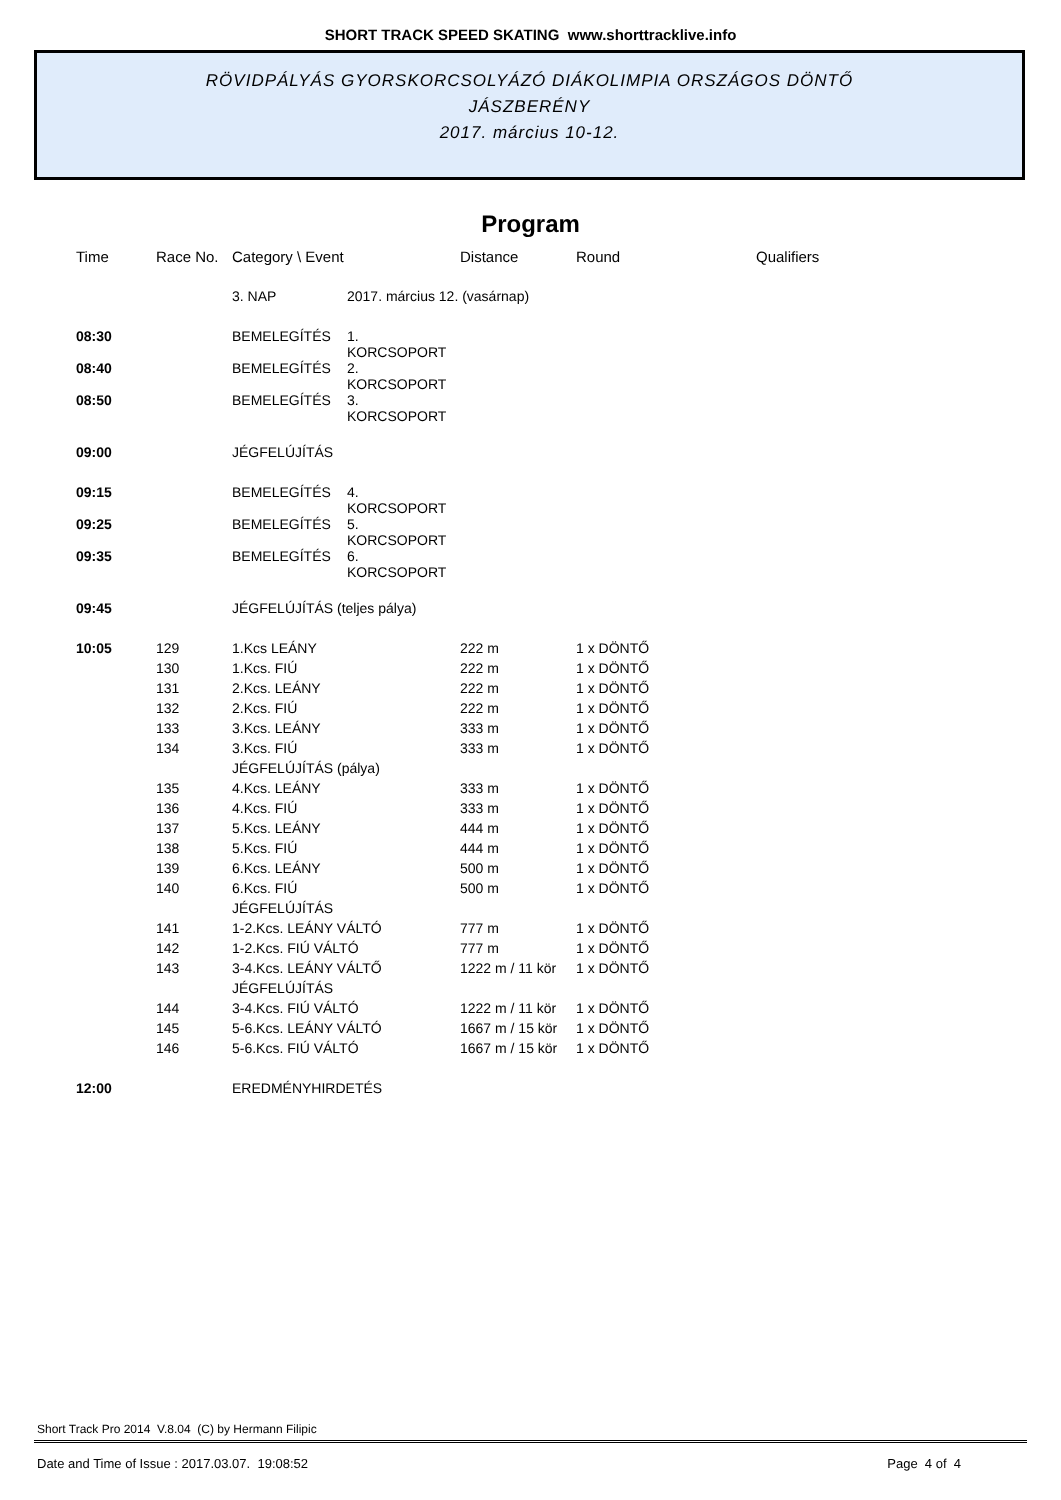SHORT TRACK SPEED SKATING www.shorttracklive.info
RÖVIDPÁLYÁS GYORSKORCSOLYÁZÓ DIÁKOLIMPIA ORSZÁGOS DÖNTŐ
JÁSZBERÉNY
2017. március 10-12.
Program
| Time | Race No. | Category \ Event | | Distance | Round | Qualifiers |
| --- | --- | --- | --- | --- | --- | --- |
| | | 3. NAP | 2017. március 12. (vasárnap) | | | |
| 08:30 | | BEMELEGÍTÉS | 1. KORCSOPORT | | | |
| 08:40 | | BEMELEGÍTÉS | 2. KORCSOPORT | | | |
| 08:50 | | BEMELEGÍTÉS | 3. KORCSOPORT | | | |
| 09:00 | | JÉGFELÚJÍTÁS | | | | |
| 09:15 | | BEMELEGÍTÉS | 4. KORCSOPORT | | | |
| 09:25 | | BEMELEGÍTÉS | 5. KORCSOPORT | | | |
| 09:35 | | BEMELEGÍTÉS | 6. KORCSOPORT | | | |
| 09:45 | | JÉGFELÚJÍTÁS (teljes pálya) | | | | |
| 10:05 | 129 | 1.Kcs LEÁNY | | 222 m | 1 x DÖNTŐ | |
| | 130 | 1.Kcs. FIÚ | | 222 m | 1 x DÖNTŐ | |
| | 131 | 2.Kcs. LEÁNY | | 222 m | 1 x DÖNTŐ | |
| | 132 | 2.Kcs. FIÚ | | 222 m | 1 x DÖNTŐ | |
| | 133 | 3.Kcs. LEÁNY | | 333 m | 1 x DÖNTŐ | |
| | 134 | 3.Kcs. FIÚ | | 333 m | 1 x DÖNTŐ | |
| | | JÉGFELÚJÍTÁS (pálya) | | | | |
| | 135 | 4.Kcs. LEÁNY | | 333 m | 1 x DÖNTŐ | |
| | 136 | 4.Kcs. FIÚ | | 333 m | 1 x DÖNTŐ | |
| | 137 | 5.Kcs. LEÁNY | | 444 m | 1 x DÖNTŐ | |
| | 138 | 5.Kcs. FIÚ | | 444 m | 1 x DÖNTŐ | |
| | 139 | 6.Kcs. LEÁNY | | 500 m | 1 x DÖNTŐ | |
| | 140 | 6.Kcs. FIÚ | | 500 m | 1 x DÖNTŐ | |
| | | JÉGFELÚJÍTÁS | | | | |
| | 141 | 1-2.Kcs. LEÁNY VÁLTÓ | | 777 m | 1 x DÖNTŐ | |
| | 142 | 1-2.Kcs. FIÚ VÁLTÓ | | 777 m | 1 x DÖNTŐ | |
| | 143 | 3-4.Kcs. LEÁNY VÁLTŐ | | 1222 m / 11 kör | 1 x DÖNTŐ | |
| | | JÉGFELÚJÍTÁS | | | | |
| | 144 | 3-4.Kcs. FIÚ VÁLTÓ | | 1222 m / 11 kör | 1 x DÖNTŐ | |
| | 145 | 5-6.Kcs. LEÁNY VÁLTÓ | | 1667 m / 15 kör | 1 x DÖNTŐ | |
| | 146 | 5-6.Kcs. FIÚ VÁLTÓ | | 1667 m / 15 kör | 1 x DÖNTŐ | |
| 12:00 | | EREDMÉNYHIRDETÉS | | | | |
Short Track Pro 2014 V.8.04 (C) by Hermann Filipic
Date and Time of Issue : 2017.03.07. 19:08:52 Page 4 of 4